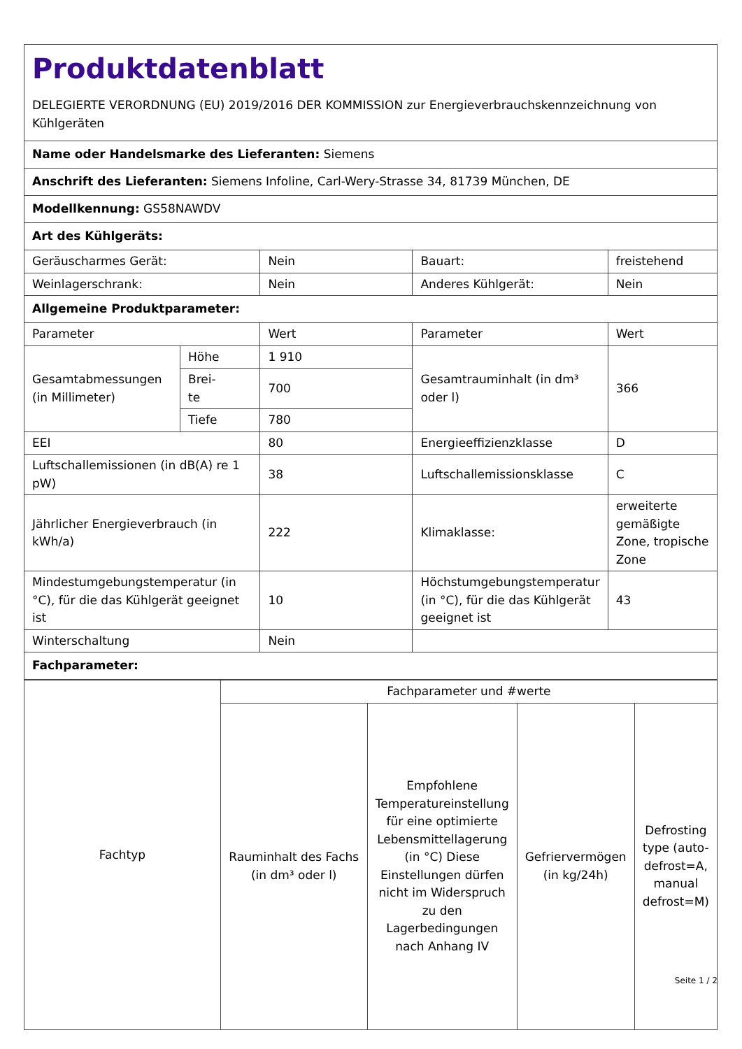| Produktdatenblatt DELEGIERTE VERORDNUNG (EU) 2019/2016 DER KOMMISSION zur Energieverbrauchskennzeichnung von Kühlgeräten | | | | |
| Name oder Handelsmarke des Lieferanten: Siemens | | | | |
| Anschrift des Lieferanten: Siemens Infoline, Carl-Wery-Strasse 34, 81739 München, DE | | | | |
| Modellkennung: GS58NAWDV | | | | |
| Art des Kühlgeräts: | | | | |
| Geräuscharmes Gerät: | | Nein | Bauart: | freistehend |
| Weinlagerschrank: | | Nein | Anderes Kühlgerät: | Nein |
| Allgemeine Produktparameter: | | | | |
| Parameter | | Wert | Parameter | Wert |
| Gesamtabmessungen (in Millimeter) | Höhe | 1 910 | Gesamtrauminhalt (in dm³ oder l) | 366 |
| | Brei- te | 700 | | |
| | Tiefe | 780 | | |
| EEI | | 80 | Energieeffizienzklasse | D |
| Luftschallemissionen (in dB(A) re 1 pW) | | 38 | Luftschallemissionsklasse | C |
| Jährlicher Energieverbrauch (in kWh/a) | | 222 | Klimaklasse: | erweiterte gemäßigte Zone, tropische Zone |
| Mindestumgebungstemperatur (in °C), für die das Kühlgerät geeignet ist | | 10 | Höchstumgebungstemperatur (in °C), für die das Kühlgerät geeignet ist | 43 |
| Winterschaltung | | Nein | | |
| Fachparameter: | | | | |
| Fachtyp | Fachparameter und #werte | | | |
| | Rauminhalt des Fachs (in dm³ oder l) | Empfohlene Temperatureinstellung für eine optimierte Lebensmittellagerung (in °C) Diese Einstellungen dürfen nicht im Widerspruch zu den Lagerbedingungen nach Anhang IV | Gefriervermögen (in kg/24h) | Defrosting type (auto-defrost=A, manual defrost=M) |
Seite 1 / 2